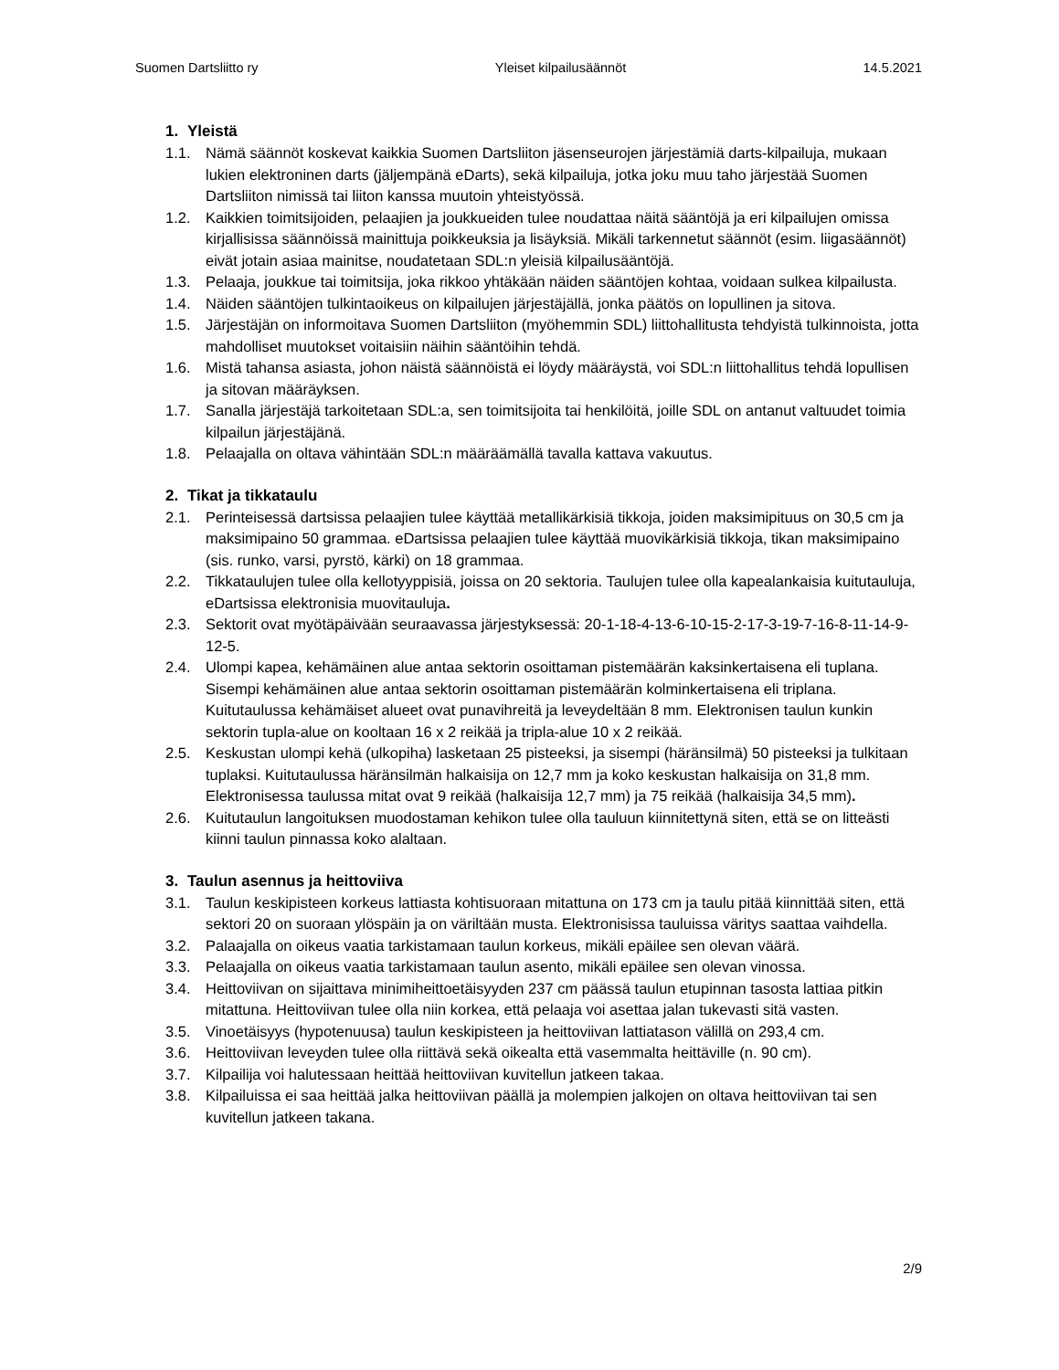Suomen Dartsliitto ry Yleiset kilpailusäännöt 14.5.2021
1. Yleistä
1.1. Nämä säännöt koskevat kaikkia Suomen Dartsliiton jäsenseurojen järjestämiä darts-kilpailuja, mukaan lukien elektroninen darts (jäljempänä eDarts), sekä kilpailuja, jotka joku muu taho järjestää Suomen Dartsliiton nimissä tai liiton kanssa muutoin yhteistyössä.
1.2. Kaikkien toimitsijoiden, pelaajien ja joukkueiden tulee noudattaa näitä sääntöjä ja eri kilpailujen omissa kirjallisissa säännöissä mainittuja poikkeuksia ja lisäyksiä. Mikäli tarkennetut säännöt (esim. liigasäännöt) eivät jotain asiaa mainitse, noudatetaan SDL:n yleisiä kilpailusääntöjä.
1.3. Pelaaja, joukkue tai toimitsija, joka rikkoo yhtäkään näiden sääntöjen kohtaa, voidaan sulkea kilpailusta.
1.4. Näiden sääntöjen tulkintaoikeus on kilpailujen järjestäjällä, jonka päätös on lopullinen ja sitova.
1.5. Järjestäjän on informoitava Suomen Dartsliiton (myöhemmin SDL) liittohallitusta tehdyistä tulkinnoista, jotta mahdolliset muutokset voitaisiin näihin sääntöihin tehdä.
1.6. Mistä tahansa asiasta, johon näistä säännöistä ei löydy määräystä, voi SDL:n liittohallitus tehdä lopullisen ja sitovan määräyksen.
1.7. Sanalla järjestäjä tarkoitetaan SDL:a, sen toimitsijoita tai henkilöitä, joille SDL on antanut valtuudet toimia kilpailun järjestäjänä.
1.8. Pelaajalla on oltava vähintään SDL:n määräämällä tavalla kattava vakuutus.
2. Tikat ja tikkataulu
2.1. Perinteisessä dartsissa pelaajien tulee käyttää metallikärkisiä tikkoja, joiden maksimipituus on 30,5 cm ja maksimipaino 50 grammaa. eDartsissa pelaajien tulee käyttää muovikärkisiä tikkoja, tikan maksimipaino (sis. runko, varsi, pyrstö, kärki) on 18 grammaa.
2.2. Tikkataulujen tulee olla kellotyyppisiä, joissa on 20 sektoria. Taulujen tulee olla kapealankaisia kuitutauluja, eDartsissa elektronisia muovitauluja.
2.3. Sektorit ovat myötäpäivään seuraavassa järjestyksessä: 20-1-18-4-13-6-10-15-2-17-3-19-7-16-8-11-14-9-12-5.
2.4. Ulompi kapea, kehämäinen alue antaa sektorin osoittaman pistemäärän kaksinkertaisena eli tuplana. Sisempi kehämäinen alue antaa sektorin osoittaman pistemäärän kolminkertaisena eli triplana. Kuitutaulussa kehämäiset alueet ovat punavihreitä ja leveydeltään 8 mm. Elektronisen taulun kunkin sektorin tupla-alue on kooltaan 16 x 2 reikää ja tripla-alue 10 x 2 reikää.
2.5. Keskustan ulompi kehä (ulkopiha) lasketaan 25 pisteeksi, ja sisempi (häränsilmä) 50 pisteeksi ja tulkitaan tuplaksi. Kuitutaulussa häränsilmän halkaisija on 12,7 mm ja koko keskustan halkaisija on 31,8 mm. Elektronisessa taulussa mitat ovat 9 reikää (halkaisija 12,7 mm) ja 75 reikää (halkaisija 34,5 mm).
2.6. Kuitutaulun langoituksen muodostaman kehikon tulee olla tauluun kiinnitettynä siten, että se on litteästi kiinni taulun pinnassa koko alaltaan.
3. Taulun asennus ja heittoviiva
3.1. Taulun keskipisteen korkeus lattiasta kohtisuoraan mitattuna on 173 cm ja taulu pitää kiinnittää siten, että sektori 20 on suoraan ylöspäin ja on väriltään musta. Elektronisissa tauluissa väritys saattaa vaihdella.
3.2. Palaajalla on oikeus vaatia tarkistamaan taulun korkeus, mikäli epäilee sen olevan väärä.
3.3. Pelaajalla on oikeus vaatia tarkistamaan taulun asento, mikäli epäilee sen olevan vinossa.
3.4. Heittoviivan on sijaittava minimiheittoetäisyyden 237 cm päässä taulun etupinnan tasosta lattiaa pitkin mitattuna. Heittoviivan tulee olla niin korkea, että pelaaja voi asettaa jalan tukevasti sitä vasten.
3.5. Vinoetäisyys (hypotenuusa) taulun keskipisteen ja heittoviivan lattiatason välillä on 293,4 cm.
3.6. Heittoviivan leveyden tulee olla riittävä sekä oikealta että vasemmalta heittäville (n. 90 cm).
3.7. Kilpailija voi halutessaan heittää heittoviivan kuvitellun jatkeen takaa.
3.8. Kilpailuissa ei saa heittää jalka heittoviivan päällä ja molempien jalkojen on oltava heittoviivan tai sen kuvitellun jatkeen takana.
2/9